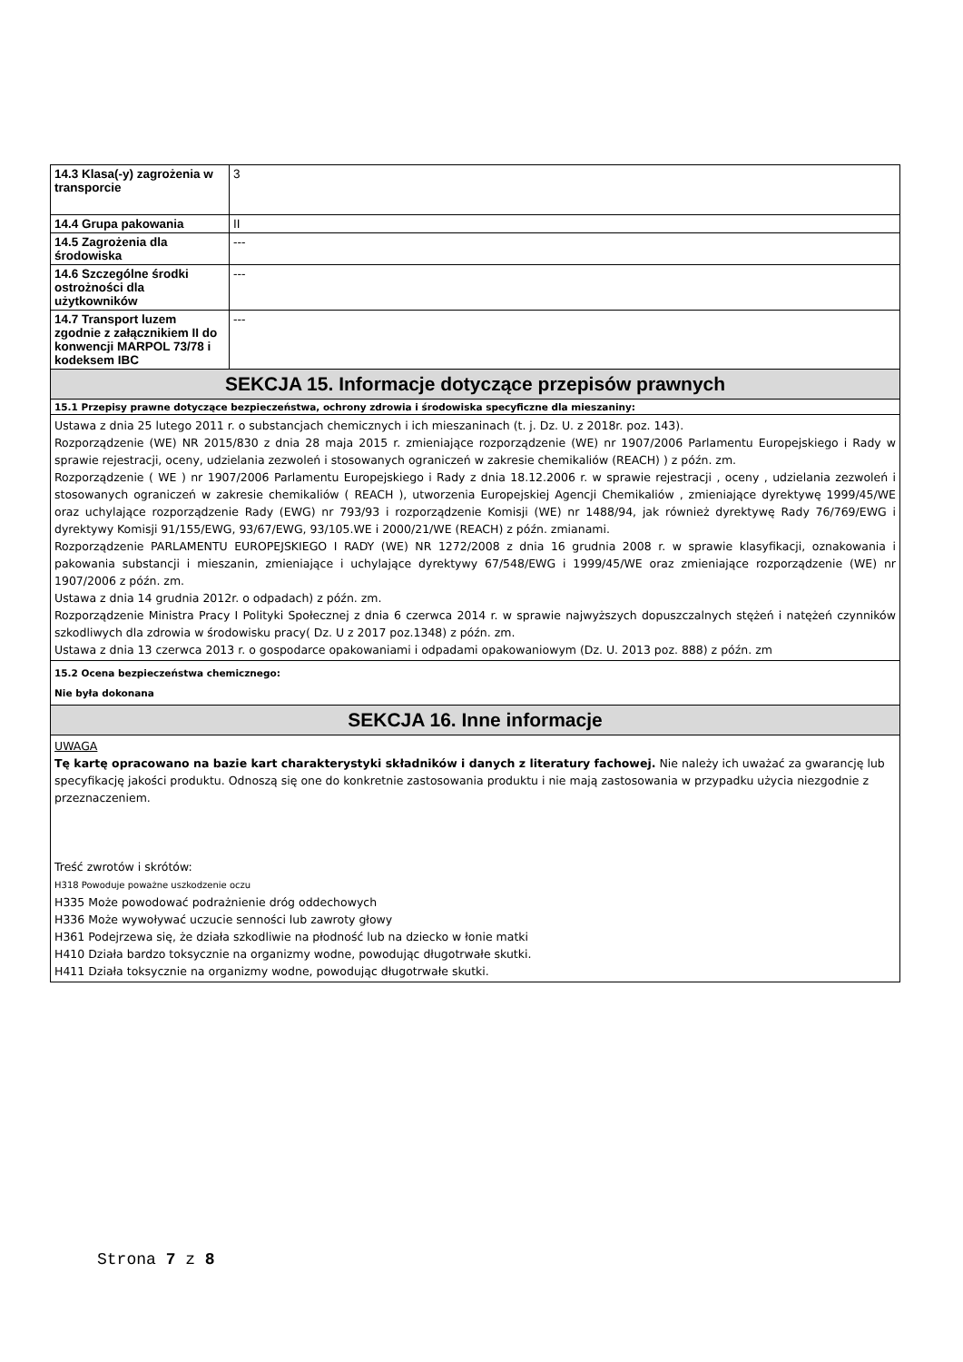| 14.3 Klasa(-y) zagrożenia w transporcie | 3 |
| 14.4 Grupa pakowania | II |
| 14.5 Zagrożenia dla środowiska | --- |
| 14.6 Szczególne środki ostrożności dla użytkowników | --- |
| 14.7 Transport luzem zgodnie z załącznikiem II do konwencji MARPOL 73/78 i kodeksem IBC | --- |
| SEKCJA 15. Informacje dotyczące przepisów prawnych | |
| 15.1 Przepisy prawne dotyczące bezpieczeństwa, ochrony zdrowia i środowiska specyficzne dla mieszaniny: | |
| Ustawa z dnia 25 lutego 2011 r. o substancjach chemicznych i ich mieszaninach (t. j. Dz. U. z 2018r. poz. 143). Rozporządzenie (WE) NR 2015/830 z dnia 28 maja 2015 r. zmieniające rozporządzenie (WE) nr 1907/2006 Parlamentu Europejskiego i Rady w sprawie rejestracji, oceny, udzielania zezwoleń i stosowanych ograniczeń w zakresie chemikaliów (REACH) ) z późn. zm. Rozporządzenie ( WE ) nr 1907/2006 Parlamentu Europejskiego i Rady z dnia 18.12.2006 r. w sprawie rejestracji , oceny , udzielania zezwoleń i stosowanych ograniczeń w zakresie chemikaliów ( REACH ), utworzenia Europejskiej Agencji Chemikaliów , zmieniające dyrektywę 1999/45/WE oraz uchylające rozporządzenie Rady (EWG) nr 793/93 i rozporządzenie Komisji (WE) nr 1488/94, jak również dyrektywę Rady 76/769/EWG i dyrektywy Komisji 91/155/EWG, 93/67/EWG, 93/105.WE i 2000/21/WE (REACH) z późn. zmianami. Rozporządzenie PARLAMENTU EUROPEJSKIEGO I RADY (WE) NR 1272/2008 z dnia 16 grudnia 2008 r. w sprawie klasyfikacji, oznakowania i pakowania substancji i mieszanin, zmieniające i uchylające dyrektywy 67/548/EWG i 1999/45/WE oraz zmieniające rozporządzenie (WE) nr 1907/2006 z późn. zm. Ustawa z dnia 14 grudnia 2012r. o odpadach) z późn. zm. Rozporządzenie Ministra Pracy I Polityki Społecznej z dnia 6 czerwca 2014 r. w sprawie najwyższych dopuszczalnych stężeń i natężeń czynników szkodliwych dla zdrowia w środowisku pracy( Dz. U z 2017 poz.1348) z późn. zm. Ustawa z dnia 13 czerwca 2013 r. o gospodarce opakowaniami i odpadami opakowaniowym (Dz. U. 2013 poz. 888) z późn. zm | |
| 15.2 Ocena bezpieczeństwa chemicznego: Nie była dokonana | |
| SEKCJA 16. Inne informacje | |
| UWAGA Tę kartę opracowano na bazie kart charakterystyki składników i danych z literatury fachowej. Nie należy ich uważać za gwarancję lub specyfikację jakości produktu. Odnoszą się one do konkretnie zastosowania produktu i nie mają zastosowania w przypadku użycia niezgodnie z przeznaczeniem. Treść zwrotów i skrótów: H318 Powoduje poważne uszkodzenie oczu H335 Może powodować podrażnienie dróg oddechowych H336 Może wywoływać uczucie senności lub zawroty głowy H361 Podejrzewa się, że działa szkodliwie na płodność lub na dziecko w łonie matki H410 Działa bardzo toksycznie na organizmy wodne, powodując długotrwałe skutki. H411 Działa toksycznie na organizmy wodne, powodując długotrwałe skutki. | |
Strona 7 z 8